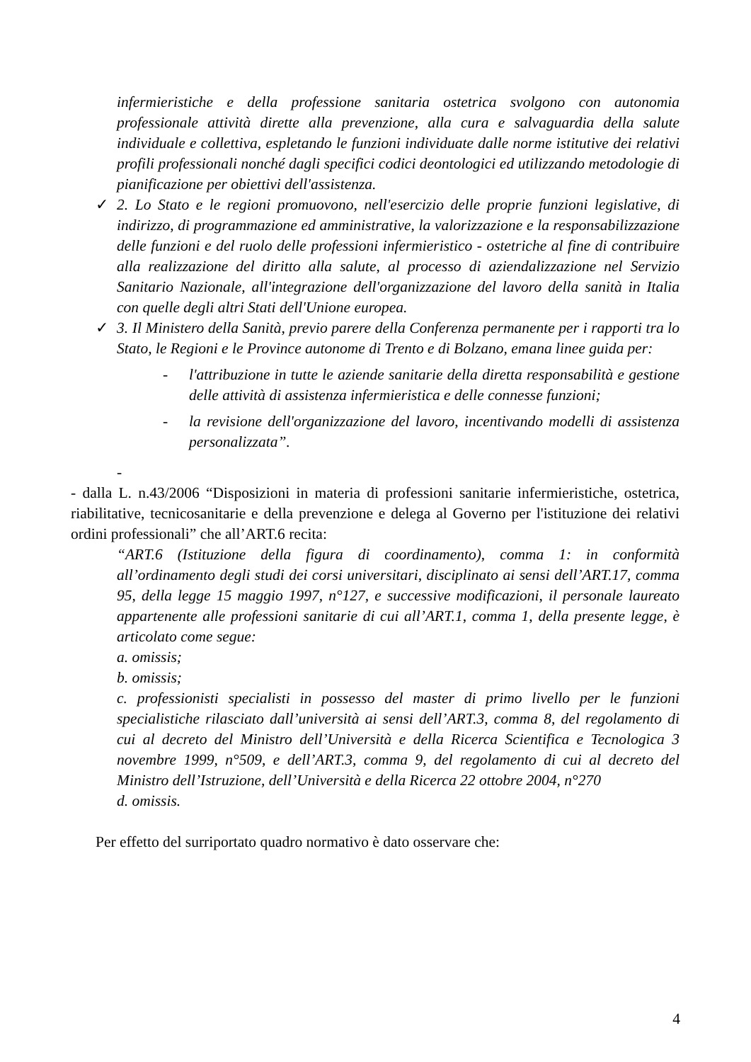infermieristiche e della professione sanitaria ostetrica svolgono con autonomia professionale attività dirette alla prevenzione, alla cura e salvaguardia della salute individuale e collettiva, espletando le funzioni individuate dalle norme istitutive dei relativi profili professionali nonché dagli specifici codici deontologici ed utilizzando metodologie di pianificazione per obiettivi dell'assistenza.
✓ 2. Lo Stato e le regioni promuovono, nell'esercizio delle proprie funzioni legislative, di indirizzo, di programmazione ed amministrative, la valorizzazione e la responsabilizzazione delle funzioni e del ruolo delle professioni infermieristico - ostetriche al fine di contribuire alla realizzazione del diritto alla salute, al processo di aziendalizzazione nel Servizio Sanitario Nazionale, all'integrazione dell'organizzazione del lavoro della sanità in Italia con quelle degli altri Stati dell'Unione europea.
✓ 3. Il Ministero della Sanità, previo parere della Conferenza permanente per i rapporti tra lo Stato, le Regioni e le Province autonome di Trento e di Bolzano, emana linee guida per:
- l'attribuzione in tutte le aziende sanitarie della diretta responsabilità e gestione delle attività di assistenza infermieristica e delle connesse funzioni;
- la revisione dell'organizzazione del lavoro, incentivando modelli di assistenza personalizzata”.
-
- dalla L. n.43/2006 “Disposizioni in materia di professioni sanitarie infermieristiche, ostetrica, riabilitative, tecnicosanitarie e della prevenzione e delega al Governo per l'istituzione dei relativi ordini professionali” che all’ART.6 recita:
“ART.6 (Istituzione della figura di coordinamento), comma 1: in conformità all’ordinamento degli studi dei corsi universitari, disciplinato ai sensi dell’ART.17, comma 95, della legge 15 maggio 1997, n°127, e successive modificazioni, il personale laureato appartenente alle professioni sanitarie di cui all’ART.1, comma 1, della presente legge, è articolato come segue:
a. omissis;
b. omissis;
c. professionisti specialisti in possesso del master di primo livello per le funzioni specialistiche rilasciato dall’università ai sensi dell’ART.3, comma 8, del regolamento di cui al decreto del Ministro dell’Università e della Ricerca Scientifica e Tecnologica 3 novembre 1999, n°509, e dell’ART.3, comma 9, del regolamento di cui al decreto del Ministro dell’Istruzione, dell’Università e della Ricerca 22 ottobre 2004, n°270
d. omissis.
Per effetto del surriportato quadro normativo è dato osservare che:
4